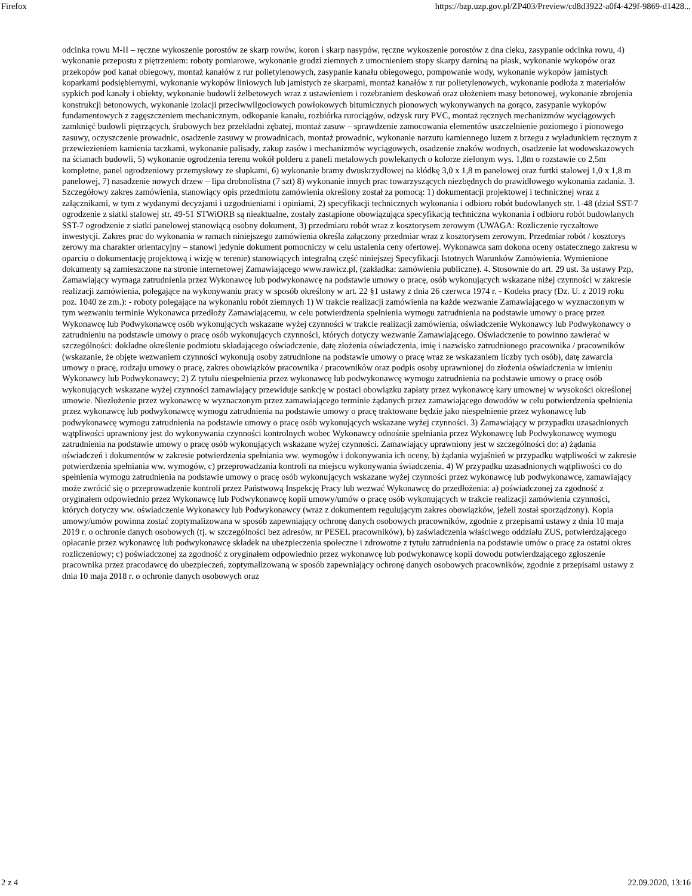Firefox https://bzp.uzp.gov.pl/ZP403/Preview/cd8d3922-a0f4-429f-9869-d1428...
odcinka rowu M-II – ręczne wykoszenie porostów ze skarp rowów, koron i skarp nasypów, ręczne wykoszenie porostów z dna cieku, zasypanie odcinka rowu, 4) wykonanie przepustu z piętrzeniem: roboty pomiarowe, wykonanie grodzi ziemnych z umocnieniem stopy skarpy darniną na płask, wykonanie wykopów oraz przekopów pod kanał obiegowy, montaż kanałów z rur polietylenowych, zasypanie kanału obiegowego, pompowanie wody, wykonanie wykopów jamistych koparkami podsiębiernymi, wykonanie wykopów liniowych lub jamistych ze skarpami, montaż kanałów z rur polietylenowych, wykonanie podłoża z materiałów sypkich pod kanały i obiekty, wykonanie budowli żelbetowych wraz z ustawieniem i rozebraniem deskowań oraz ułożeniem masy betonowej, wykonanie zbrojenia konstrukcji betonowych, wykonanie izolacji przeciwwilgociowych powłokowych bitumicznych pionowych wykonywanych na gorąco, zasypanie wykopów fundamentowych z zagęszczeniem mechanicznym, odkopanie kanału, rozbiórka rurociągów, odzysk rury PVC, montaż ręcznych mechanizmów wyciągowych zamknięć budowli piętrzących, śrubowych bez przekładni zębatej, montaż zasuw – sprawdzenie zamocowania elementów uszczelnienie poziomego i pionowego zasuwy, oczyszczenie prowadnic, osadzenie zasuwy w prowadnicach, montaż prowadnic, wykonanie narzutu kamiennego luzem z brzegu z wyładunkiem ręcznym z przewiezieniem kamienia taczkami, wykonanie palisady, zakup zasów i mechanizmów wyciągowych, osadzenie znaków wodnych, osadzenie łat wodowskazowych na ścianach budowli, 5) wykonanie ogrodzenia terenu wokół polderu z paneli metalowych powlekanych o kolorze zielonym wys. 1,8m o rozstawie co 2,5m kompletne, panel ogrodzeniowy przemysłowy ze słupkami, 6) wykonanie bramy dwuskrzydłowej na kłódkę 3,0 x 1,8 m panelowej oraz furtki stalowej 1,0 x 1,8 m panelowej, 7) nasadzenie nowych drzew – lipa drobnolistna (7 szt) 8) wykonanie innych prac towarzyszących niezbędnych do prawidłowego wykonania zadania. 3. Szczegółowy zakres zamówienia, stanowiący opis przedmiotu zamówienia określony został za pomocą: 1) dokumentacji projektowej i technicznej wraz z załącznikami, w tym z wydanymi decyzjami i uzgodnieniami i opiniami, 2) specyfikacji technicznych wykonania i odbioru robót budowlanych str. 1-48 (dział SST-7 ogrodzenie z siatki stalowej str. 49-51 STWiORB są nieaktualne, zostały zastąpione obowiązująca specyfikacją techniczna wykonania i odbioru robót budowlanych SST-7 ogrodzenie z siatki panelowej stanowiącą osobny dokument, 3) przedmiaru robót wraz z kosztorysem zerowym (UWAGA: Rozliczenie ryczałtowe inwestycji. Zakres prac do wykonania w ramach niniejszego zamówienia określa załączony przedmiar wraz z kosztorysem zerowym. Przedmiar robót / kosztorys zerowy ma charakter orientacyjny – stanowi jedynie dokument pomocniczy w celu ustalenia ceny ofertowej. Wykonawca sam dokona oceny ostatecznego zakresu w oparciu o dokumentację projektową i wizję w terenie) stanowiących integralną część niniejszej Specyfikacji Istotnych Warunków Zamówienia. Wymienione dokumenty są zamieszczone na stronie internetowej Zamawiającego www.rawicz.pl, (zakładka: zamówienia publiczne). 4. Stosownie do art. 29 ust. 3a ustawy Pzp, Zamawiający wymaga zatrudnienia przez Wykonawcę lub podwykonawcę na podstawie umowy o pracę, osób wykonujących wskazane niżej czynności w zakresie realizacji zamówienia, polegające na wykonywaniu pracy w sposób określony w art. 22 §1 ustawy z dnia 26 czerwca 1974 r. - Kodeks pracy (Dz. U. z 2019 roku poz. 1040 ze zm.): - roboty polegające na wykonaniu robót ziemnych 1) W trakcie realizacji zamówienia na każde wezwanie Zamawiającego w wyznaczonym w tym wezwaniu terminie Wykonawca przedłoży Zamawiającemu, w celu potwierdzenia spełnienia wymogu zatrudnienia na podstawie umowy o pracę przez Wykonawcę lub Podwykonawcę osób wykonujących wskazane wyżej czynności w trakcie realizacji zamówienia, oświadczenie Wykonawcy lub Podwykonawcy o zatrudnieniu na podstawie umowy o pracę osób wykonujących czynności, których dotyczy wezwanie Zamawiającego. Oświadczenie to powinno zawierać w szczególności: dokładne określenie podmiotu składającego oświadczenie, datę złożenia oświadczenia, imię i nazwisko zatrudnionego pracownika / pracowników (wskazanie, że objęte wezwaniem czynności wykonują osoby zatrudnione na podstawie umowy o pracę wraz ze wskazaniem liczby tych osób), datę zawarcia umowy o pracę, rodzaju umowy o pracę, zakres obowiązków pracownika / pracowników oraz podpis osoby uprawnionej do złożenia oświadczenia w imieniu Wykonawcy lub Podwykonawcy; 2) Z tytułu niespełnienia przez wykonawcę lub podwykonawcę wymogu zatrudnienia na podstawie umowy o pracę osób wykonujących wskazane wyżej czynności zamawiający przewiduje sankcję w postaci obowiązku zapłaty przez wykonawcę kary umownej w wysokości określonej umowie. Niezłożenie przez wykonawcę w wyznaczonym przez zamawiającego terminie żądanych przez zamawiającego dowodów w celu potwierdzenia spełnienia przez wykonawcę lub podwykonawcę wymogu zatrudnienia na podstawie umowy o pracę traktowane będzie jako niespełnienie przez wykonawcę lub podwykonawcę wymogu zatrudnienia na podstawie umowy o pracę osób wykonujących wskazane wyżej czynności. 3) Zamawiający w przypadku uzasadnionych wątpliwości uprawniony jest do wykonywania czynności kontrolnych wobec Wykonawcy odnośnie spełniania przez Wykonawcę lub Podwykonawcę wymogu zatrudnienia na podstawie umowy o pracę osób wykonujących wskazane wyżej czynności. Zamawiający uprawniony jest w szczególności do: a) żądania oświadczeń i dokumentów w zakresie potwierdzenia spełniania ww. wymogów i dokonywania ich oceny, b) żądania wyjaśnień w przypadku wątpliwości w zakresie potwierdzenia spełniania ww. wymogów, c) przeprowadzania kontroli na miejscu wykonywania świadczenia. 4) W przypadku uzasadnionych wątpliwości co do spełnienia wymogu zatrudnienia na podstawie umowy o pracę osób wykonujących wskazane wyżej czynności przez wykonawcę lub podwykonawcę, zamawiający może zwrócić się o przeprowadzenie kontroli przez Państwową Inspekcję Pracy lub wezwać Wykonawcę do przedłożenia: a) poświadczonej za zgodność z oryginałem odpowiednio przez Wykonawcę lub Podwykonawcę kopii umowy/umów o pracę osób wykonujących w trakcie realizacji zamówienia czynności, których dotyczy ww. oświadczenie Wykonawcy lub Podwykonawcy (wraz z dokumentem regulującym zakres obowiązków, jeżeli został sporządzony). Kopia umowy/umów powinna zostać zoptymalizowana w sposób zapewniający ochronę danych osobowych pracowników, zgodnie z przepisami ustawy z dnia 10 maja 2019 r. o ochronie danych osobowych (tj. w szczególności bez adresów, nr PESEL pracowników), b) zaświadczenia właściwego oddziału ZUS, potwierdzającego opłacanie przez wykonawcę lub podwykonawcę składek na ubezpieczenia społeczne i zdrowotne z tytułu zatrudnienia na podstawie umów o pracę za ostatni okres rozliczeniowy; c) poświadczonej za zgodność z oryginałem odpowiednio przez wykonawcę lub podwykonawcę kopii dowodu potwierdzającego zgłoszenie pracownika przez pracodawcę do ubezpieczeń, zoptymalizowaną w sposób zapewniający ochronę danych osobowych pracowników, zgodnie z przepisami ustawy z dnia 10 maja 2018 r. o ochronie danych osobowych oraz
2 z 4 22.09.2020, 13:16